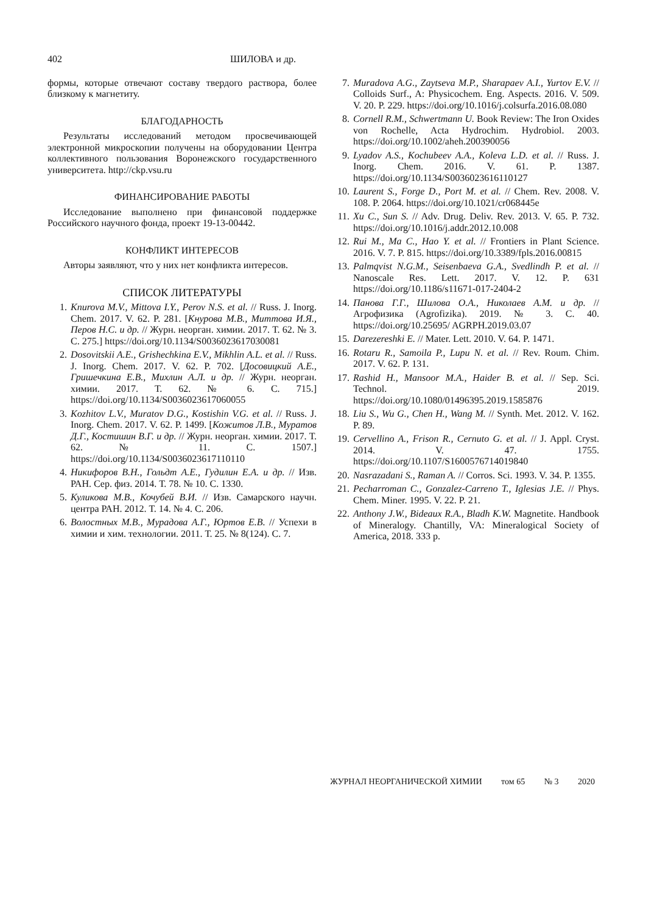402 ШИЛОВА и др.
формы, которые отвечают составу твердого раствора, более близкому к магнетиту.
БЛАГОДАРНОСТЬ
Результаты исследований методом просвечивающей электронной микроскопии получены на оборудовании Центра коллективного пользования Воронежского государственного университета. http://ckp.vsu.ru
ФИНАНСИРОВАНИЕ РАБОТЫ
Исследование выполнено при финансовой поддержке Российского научного фонда, проект 19-13-00442.
КОНФЛИКТ ИНТЕРЕСОВ
Авторы заявляют, что у них нет конфликта интересов.
СПИСОК ЛИТЕРАТУРЫ
1. Knurova M.V., Mittova I.Y., Perov N.S. et al. // Russ. J. Inorg. Chem. 2017. V. 62. P. 281. [Кнурова М.В., Миттова И.Я., Перов Н.С. и др. // Журн. неорган. химии. 2017. Т. 62. № 3. С. 275.] https://doi.org/10.1134/S0036023617030081
2. Dosovitskii A.E., Grishechkina E.V., Mikhlin A.L. et al. // Russ. J. Inorg. Chem. 2017. V. 62. P. 702. [Досовицкий А.Е., Гришечкина Е.В., Михлин А.Л. и др. // Журн. неорган. химии. 2017. Т. 62. № 6. С. 715.] https://doi.org/10.1134/S0036023617060055
3. Kozhitov L.V., Muratov D.G., Kostishin V.G. et al. // Russ. J. Inorg. Chem. 2017. V. 62. P. 1499. [Кожитов Л.В., Муратов Д.Г., Костишин В.Г. и др. // Журн. неорган. химии. 2017. Т. 62. № 11. С. 1507.] https://doi.org/10.1134/S0036023617110110
4. Никифоров В.Н., Гольдт А.Е., Гудилин Е.А. и др. // Изв. РАН. Сер. физ. 2014. Т. 78. № 10. С. 1330.
5. Куликова М.В., Кочубей В.И. // Изв. Самарского научн. центра РАН. 2012. Т. 14. № 4. С. 206.
6. Волостных М.В., Мурадова А.Г., Юртов Е.В. // Успехи в химии и хим. технологии. 2011. Т. 25. № 8(124). С. 7.
7. Muradova A.G., Zaytseva M.P., Sharapaev A.I., Yurtov E.V. // Colloids Surf., A: Physicochem. Eng. Aspects. 2016. V. 509. V. 20. P. 229. https://doi.org/10.1016/j.colsurfa.2016.08.080
8. Cornell R.M., Schwertmann U. Book Review: The Iron Oxides von Rochelle, Acta Hydrochim. Hydrobiol. 2003. https://doi.org/10.1002/aheh.200390056
9. Lyadov A.S., Kochubeev A.A., Koleva L.D. et al. // Russ. J. Inorg. Chem. 2016. V. 61. P. 1387. https://doi.org/10.1134/S0036023616110127
10. Laurent S., Forge D., Port M. et al. // Chem. Rev. 2008. V. 108. P. 2064. https://doi.org/10.1021/cr068445e
11. Xu C., Sun S. // Adv. Drug. Deliv. Rev. 2013. V. 65. P. 732. https://doi.org/10.1016/j.addr.2012.10.008
12. Rui M., Ma C., Hao Y. et al. // Frontiers in Plant Science. 2016. V. 7. P. 815. https://doi.org/10.3389/fpls.2016.00815
13. Palmqvist N.G.M., Seisenbaeva G.A., Svedlindh P. et al. // Nanoscale Res. Lett. 2017. V. 12. P. 631 https://doi.org/10.1186/s11671-017-2404-2
14. Панова Г.Г., Шилова О.А., Николаев А.М. и др. // Агрофизика (Agrofizika). 2019. № 3. С. 40. https://doi.org/10.25695/ AGRPH.2019.03.07
15. Darezereshki E. // Mater. Lett. 2010. V. 64. P. 1471.
16. Rotaru R., Samoila P., Lupu N. et al. // Rev. Roum. Chim. 2017. V. 62. P. 131.
17. Rashid H., Mansoor M.A., Haider B. et al. // Sep. Sci. Technol. 2019. https://doi.org/10.1080/01496395.2019.1585876
18. Liu S., Wu G., Chen H., Wang M. // Synth. Met. 2012. V. 162. P. 89.
19. Cervellino A., Frison R., Cernuto G. et al. // J. Appl. Cryst. 2014. V. 47. 1755. https://doi.org/10.1107/S1600576714019840
20. Nasrazadani S., Raman A. // Corros. Sci. 1993. V. 34. P. 1355.
21. Pecharroman C., Gonzalez-Carreno T., Iglesias J.E. // Phys. Chem. Miner. 1995. V. 22. P. 21.
22. Anthony J.W., Bideaux R.A., Bladh K.W. Magnetite. Handbook of Mineralogy. Chantilly, VA: Mineralogical Society of America, 2018. 333 p.
ЖУРНАЛ НЕОРГАНИЧЕСКОЙ ХИМИИ том 65 № 3 2020